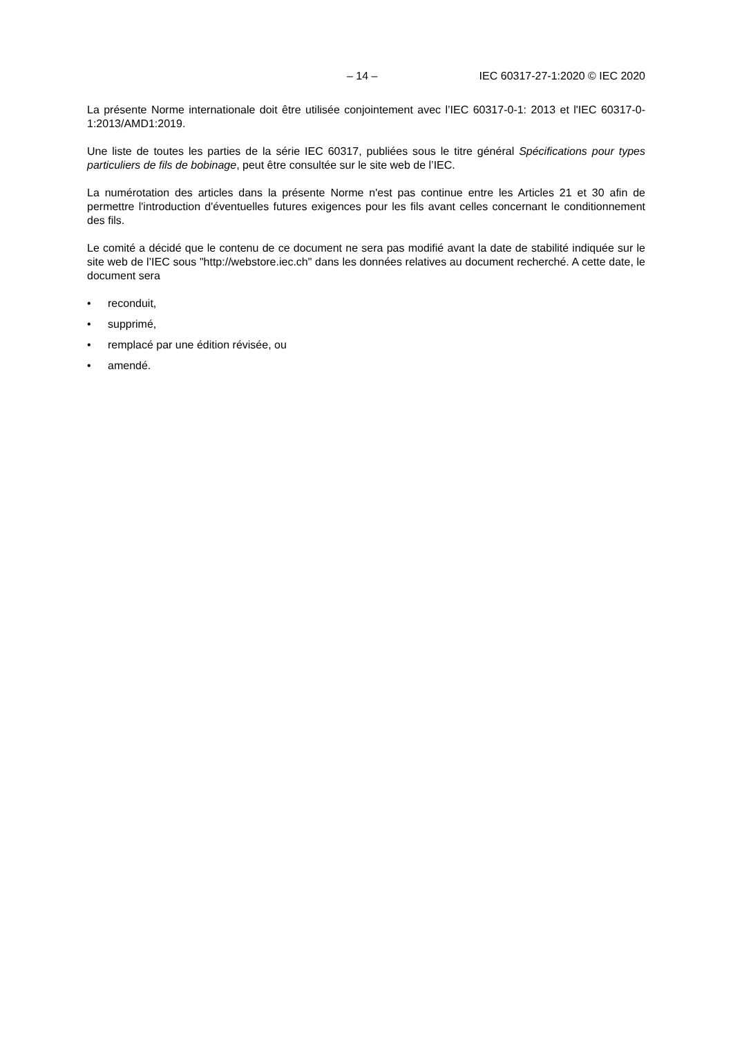– 14 – IEC 60317-27-1:2020 © IEC 2020
La présente Norme internationale doit être utilisée conjointement avec l’IEC 60317-0-1: 2013 et l'IEC 60317-0-1:2013/AMD1:2019.
Une liste de toutes les parties de la série IEC 60317, publiées sous le titre général Spécifications pour types particuliers de fils de bobinage, peut être consultée sur le site web de l’IEC.
La numérotation des articles dans la présente Norme n'est pas continue entre les Articles 21 et 30 afin de permettre l'introduction d'éventuelles futures exigences pour les fils avant celles concernant le conditionnement des fils.
Le comité a décidé que le contenu de ce document ne sera pas modifié avant la date de stabilité indiquée sur le site web de l’IEC sous "http://webstore.iec.ch" dans les données relatives au document recherché. A cette date, le document sera
• reconduit,
• supprimé,
• remplacé par une édition révisée, ou
• amendé.